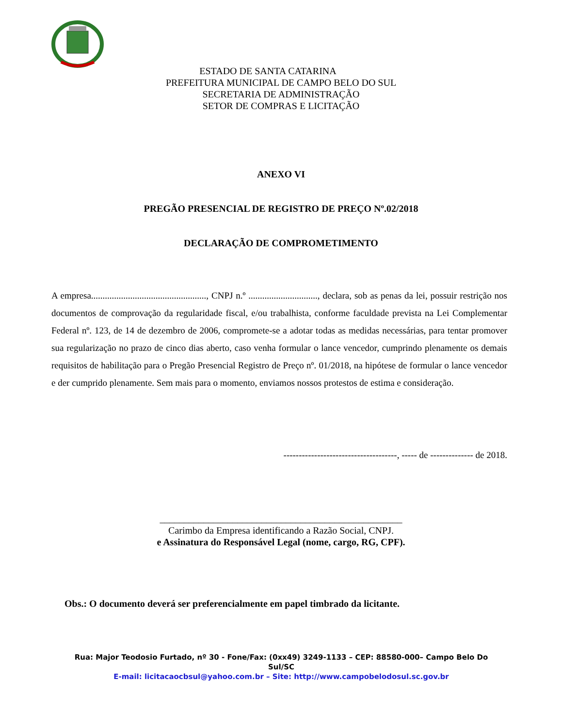ESTADO DE SANTA CATARINA
PREFEITURA MUNICIPAL DE CAMPO BELO DO SUL
SECRETARIA DE ADMINISTRAÇÃO
SETOR DE COMPRAS E LICITAÇÃO
ANEXO VI
PREGÃO PRESENCIAL DE REGISTRO DE PREÇO Nº.02/2018
DECLARAÇÃO DE COMPROMETIMENTO
A empresa.................................................., CNPJ n.º .............................., declara, sob as penas da lei, possuir restrição nos documentos de comprovação da regularidade fiscal, e/ou trabalhista, conforme faculdade prevista na Lei Complementar Federal nº. 123, de 14 de dezembro de 2006, compromete-se a adotar todas as medidas necessárias, para tentar promover sua regularização no prazo de cinco dias aberto, caso venha formular o lance vencedor, cumprindo plenamente os demais requisitos de habilitação para o Pregão Presencial Registro de Preço nº. 01/2018, na hipótese de formular o lance vencedor e der cumprido plenamente. Sem mais para o momento, enviamos nossos protestos de estima e consideração.
-------------------------------------, ----- de -------------- de 2018.
__________________________________________________
Carimbo da Empresa identificando a Razão Social, CNPJ.
e Assinatura do Responsável Legal (nome, cargo, RG, CPF).
Obs.: O documento deverá ser preferencialmente em papel timbrado da licitante.
Rua: Major Teodosio Furtado, nº 30 - Fone/Fax: (0xx49) 3249-1133 – CEP: 88580-000– Campo Belo Do Sul/SC
E-mail: licitacaocbsul@yahoo.com.br – Site: http://www.campobelodosul.sc.gov.br